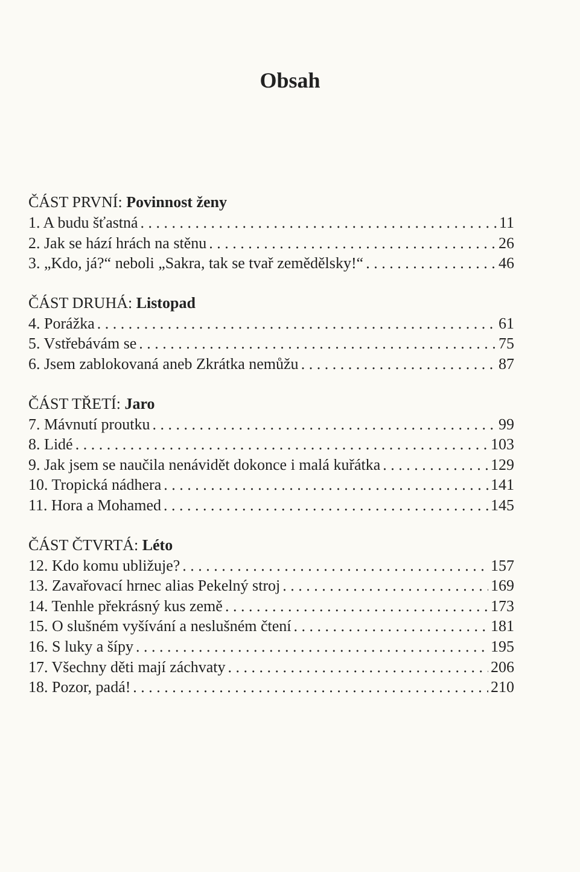Obsah
ČÁST PRVNÍ: Povinnost ženy
1. A budu šťastná 11
2. Jak se hází hrách na stěnu 26
3. „Kdo, já?“ neboli „Sakra, tak se tvař zemědělsky!“ 46
ČÁST DRUHÁ: Listopad
4. Porážka 61
5. Vstřebávám se 75
6. Jsem zablokovaná aneb Zkrátka nemůžu 87
ČÁST TŘETÍ: Jaro
7. Mávnutí proutku 99
8. Lidé 103
9. Jak jsem se naučila nenávidět dokonce i malá kuřátka 129
10. Tropická nádhera 141
11. Hora a Mohamed 145
ČÁST ČTVRTÁ: Léto
12. Kdo komu ubližuje? 157
13. Zavařovací hrnec alias Pekelný stroj 169
14. Tenhle překrásný kus země 173
15. O slušném vyšívání a neslušném čtení 181
16. S luky a šípy 195
17. Všechny děti mají záchvaty 206
18. Pozor, padá! 210